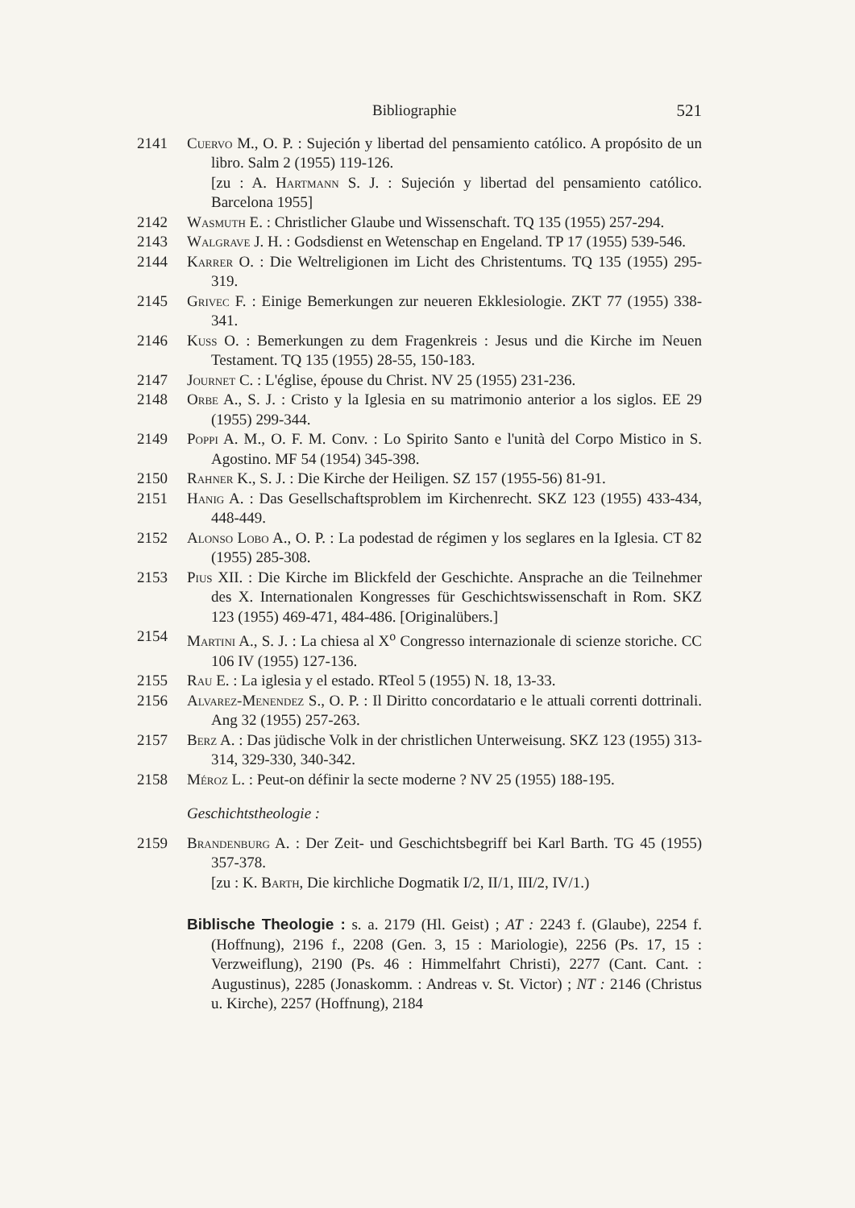Bibliographie 521
2141 Cuervo M., O. P. : Sujeción y libertad del pensamiento católico. A propósito de un libro. Salm 2 (1955) 119-126.
[zu : A. Hartmann S. J. : Sujeción y libertad del pensamiento católico. Barcelona 1955]
2142 Wasmuth E. : Christlicher Glaube und Wissenschaft. TQ 135 (1955) 257-294.
2143 Walgrave J. H. : Godsdienst en Wetenschap en Engeland. TP 17 (1955) 539-546.
2144 Karrer O. : Die Weltreligionen im Licht des Christentums. TQ 135 (1955) 295-319.
2145 Grivec F. : Einige Bemerkungen zur neueren Ekklesiologie. ZKT 77 (1955) 338-341.
2146 Kuss O. : Bemerkungen zu dem Fragenkreis : Jesus und die Kirche im Neuen Testament. TQ 135 (1955) 28-55, 150-183.
2147 Journet C. : L'église, épouse du Christ. NV 25 (1955) 231-236.
2148 Orbe A., S. J. : Cristo y la Iglesia en su matrimonio anterior a los siglos. EE 29 (1955) 299-344.
2149 Poppi A. M., O. F. M. Conv. : Lo Spirito Santo e l'unità del Corpo Mistico in S. Agostino. MF 54 (1954) 345-398.
2150 Rahner K., S. J. : Die Kirche der Heiligen. SZ 157 (1955-56) 81-91.
2151 Hanig A. : Das Gesellschaftsproblem im Kirchenrecht. SKZ 123 (1955) 433-434, 448-449.
2152 Alonso Lobo A., O. P. : La podestad de régimen y los seglares en la Iglesia. CT 82 (1955) 285-308.
2153 Pius XII. : Die Kirche im Blickfeld der Geschichte. Ansprache an die Teilnehmer des X. Internationalen Kongresses für Geschichtswissenschaft in Rom. SKZ 123 (1955) 469-471, 484-486. [Originalübers.]
2154 Martini A., S. J. : La chiesa al X<sup>o</sup> Congresso internazionale di scienze storiche. CC 106 IV (1955) 127-136.
2155 Rau E. : La iglesia y el estado. RTeol 5 (1955) N. 18, 13-33.
2156 Alvarez-Menendez S., O. P. : Il Diritto concordatario e le attuali correnti dottrinali. Ang 32 (1955) 257-263.
2157 Berz A. : Das jüdische Volk in der christlichen Unterweisung. SKZ 123 (1955) 313-314, 329-330, 340-342.
2158 Méroz L. : Peut-on définir la secte moderne ? NV 25 (1955) 188-195.
Geschichtstheologie :
2159 Brandenburg A. : Der Zeit- und Geschichtsbegriff bei Karl Barth. TG 45 (1955) 357-378.
[zu : K. Barth, Die kirchliche Dogmatik I/2, II/1, III/2, IV/1.)
Biblische Theologie : s. a. 2179 (Hl. Geist) ; AT : 2243 f. (Glaube), 2254 f. (Hoffnung), 2196 f., 2208 (Gen. 3, 15 : Mariologie), 2256 (Ps. 17, 15 : Verzweiflung), 2190 (Ps. 46 : Himmelfahrt Christi), 2277 (Cant. Cant. : Augustinus), 2285 (Jonaskomm. : Andreas v. St. Victor) ; NT : 2146 (Christus u. Kirche), 2257 (Hoffnung), 2184